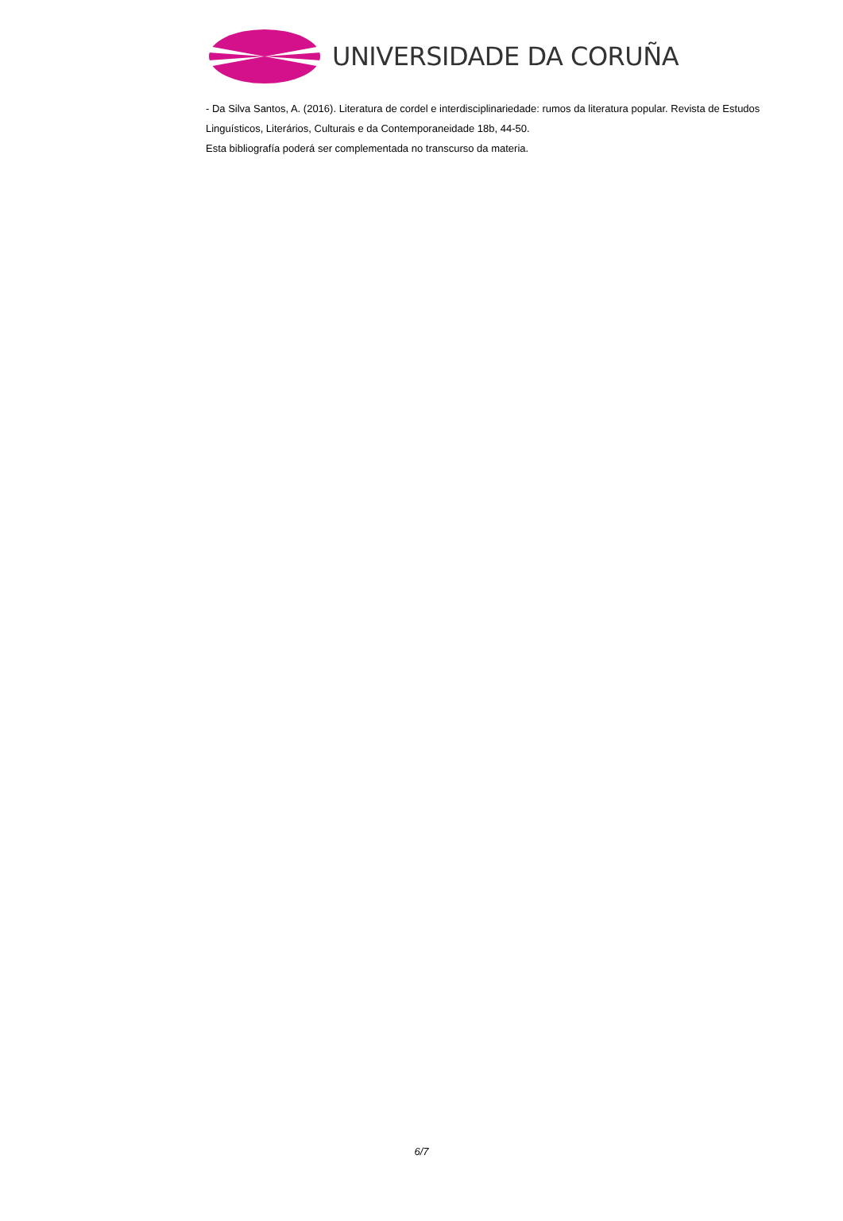UNIVERSIDADE DA CORUÑA
- Da Silva Santos, A. (2016). Literatura de cordel e interdisciplinariedade: rumos da literatura popular. Revista de Estudos Linguísticos, Literários, Culturais e da Contemporaneidade 18b, 44-50.
Esta bibliografía poderá ser complementada no transcurso da materia.
6/7